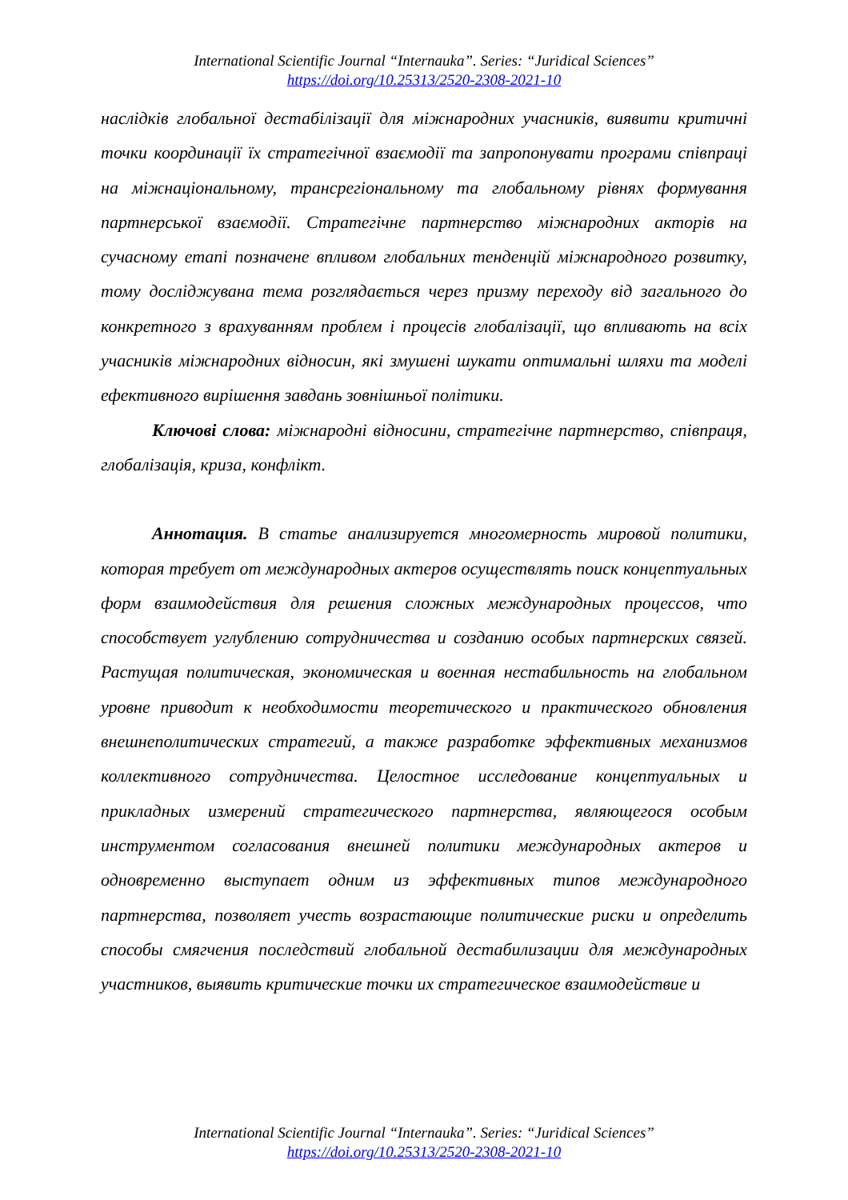International Scientific Journal “Internauka”. Series: “Juridical Sciences”
https://doi.org/10.25313/2520-2308-2021-10
наслідків глобальної дестабілізації для міжнародних учасників, виявити критичні точки координації їх стратегічної взаємодії та запропонувати програми співпраці на міжнаціональному, трансрегіональному та глобальному рівнях формування партнерської взаємодії. Стратегічне партнерство міжнародних акторів на сучасному етапі позначене впливом глобальних тенденцій міжнародного розвитку, тому досліджувана тема розглядається через призму переходу від загального до конкретного з врахуванням проблем і процесів глобалізації, що впливають на всіх учасників міжнародних відносин, які змушені шукати оптимальні шляхи та моделі ефективного вирішення завдань зовнішньої політики.
Ключові слова: міжнародні відносини, стратегічне партнерство, співпраця, глобалізація, криза, конфлікт.
Аннотация. В статье анализируется многомерность мировой политики, которая требует от международных актеров осуществлять поиск концептуальных форм взаимодействия для решения сложных международных процессов, что способствует углублению сотрудничества и созданию особых партнерских связей. Растущая политическая, экономическая и военная нестабильность на глобальном уровне приводит к необходимости теоретического и практического обновления внешнеполитических стратегий, а также разработке эффективных механизмов коллективного сотрудничества. Целостное исследование концептуальных и прикладных измерений стратегического партнерства, являющегося особым инструментом согласования внешней политики международных актеров и одновременно выступает одним из эффективных типов международного партнерства, позволяет учесть возрастающие политические риски и определить способы смягчения последствий глобальной дестабилизации для международных участников, выявить критические точки их стратегическое взаимодействие и
International Scientific Journal “Internauka”. Series: “Juridical Sciences”
https://doi.org/10.25313/2520-2308-2021-10